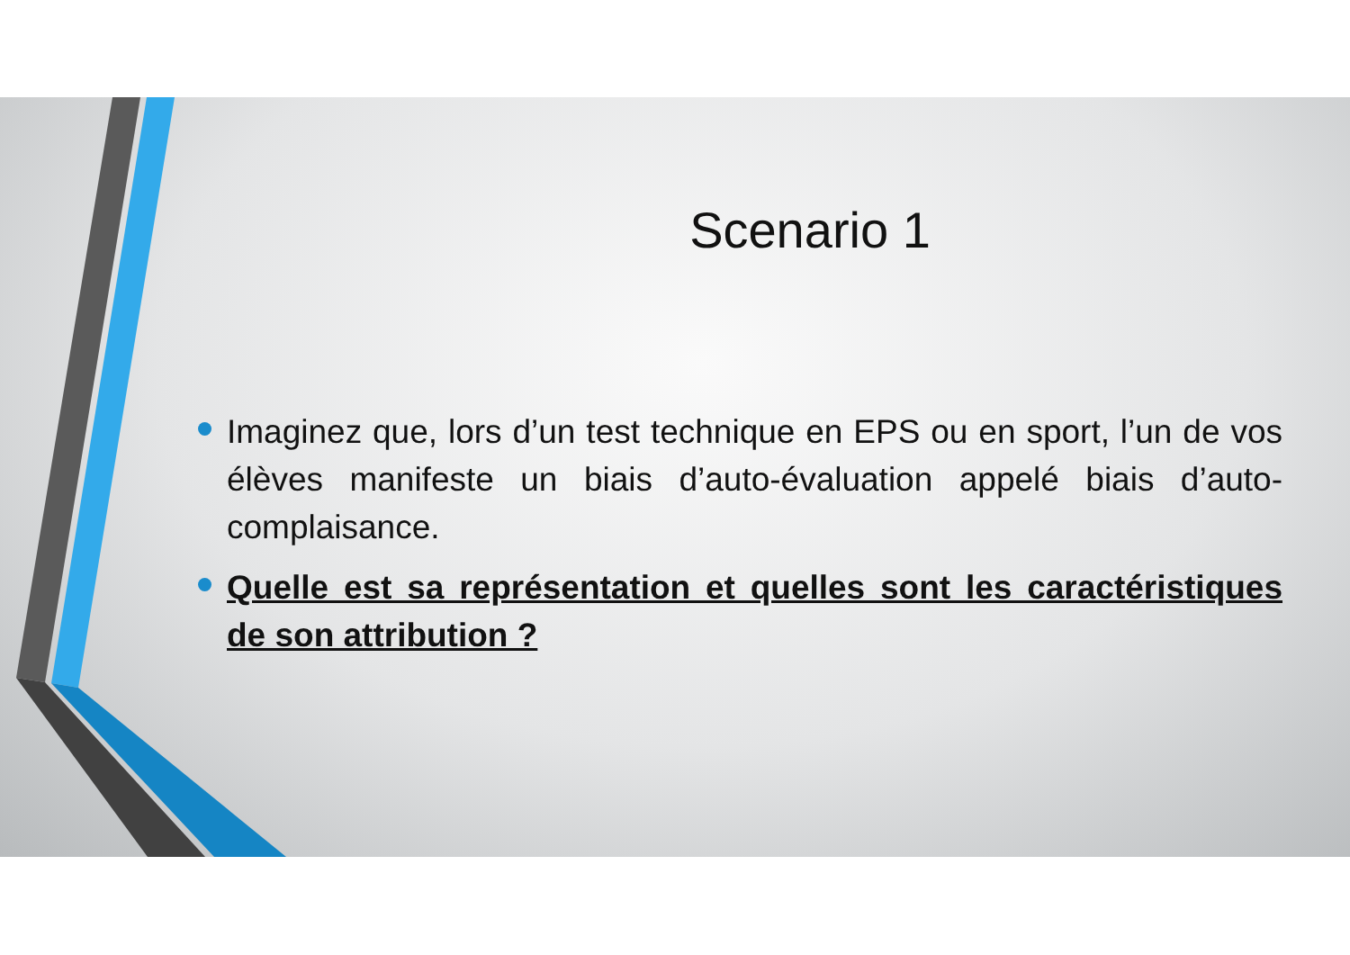Scenario 1
Imaginez que, lors d’un test technique en EPS ou en sport, l’un de vos élèves manifeste un biais d’auto-évaluation appelé biais d’auto-complaisance.
Quelle est sa représentation et quelles sont les caractéristiques de son attribution ?